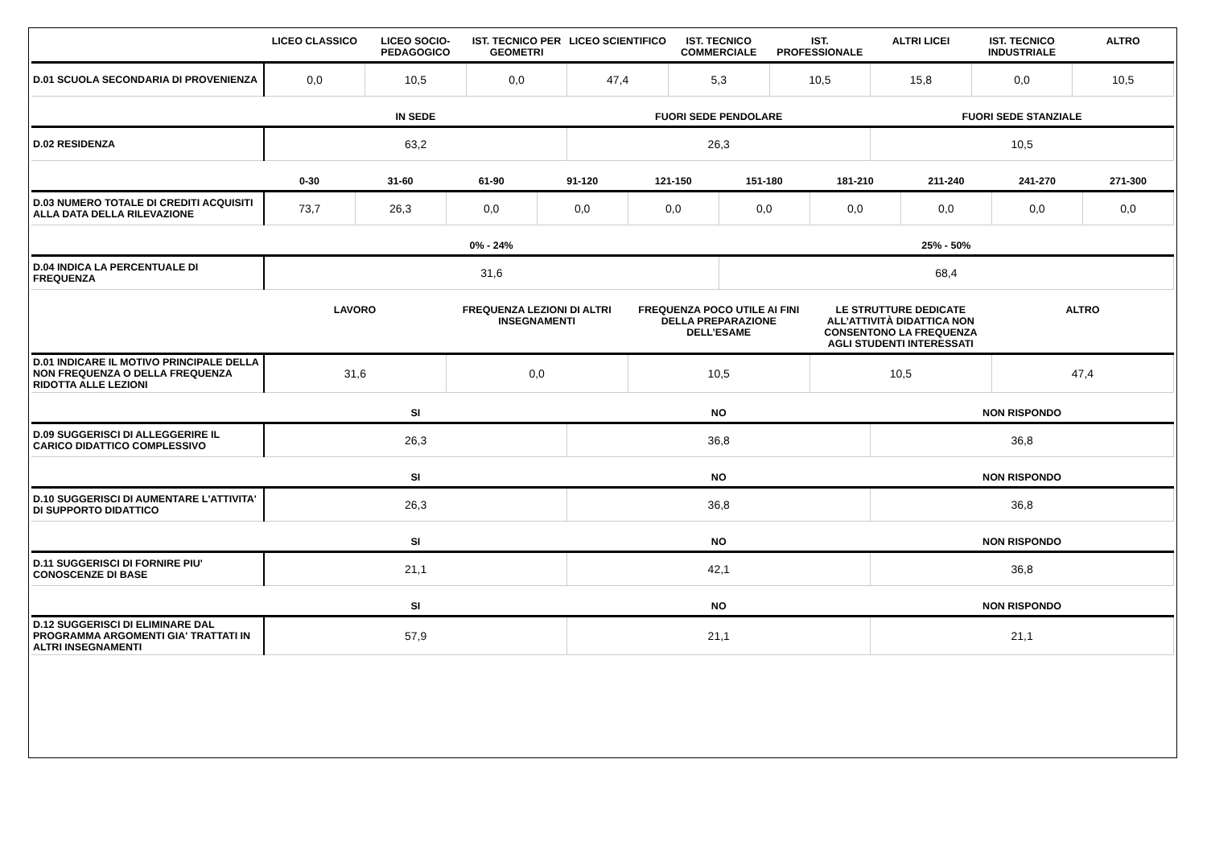| | LICEO CLASSICO | LICEO SOCIO-PEDAGOGICO | IST. TECNICO PER GEOMETRI | LICEO SCIENTIFICO | IST. TECNICO COMMERCIALE | IST. PROFESSIONALE | ALTRI LICEI | IST. TECNICO INDUSTRIALE | ALTRO |
| --- | --- | --- | --- | --- | --- | --- | --- | --- | --- |
| D.01 SCUOLA SECONDARIA DI PROVENIENZA | 0,0 | 10,5 | 0,0 | 47,4 | 5,3 | 10,5 | 15,8 | 0,0 | 10,5 |
| | IN SEDE | FUORI SEDE PENDOLARE | FUORI SEDE STANZIALE |
| --- | --- | --- | --- |
| D.02 RESIDENZA | 63,2 | 26,3 | 10,5 |
| | 0-30 | 31-60 | 61-90 | 91-120 | 121-150 | 151-180 | 181-210 | 211-240 | 241-270 | 271-300 |
| --- | --- | --- | --- | --- | --- | --- | --- | --- | --- | --- |
| D.03 NUMERO TOTALE DI CREDITI ACQUISITI ALLA DATA DELLA RILEVAZIONE | 73,7 | 26,3 | 0,0 | 0,0 | 0,0 | 0,0 | 0,0 | 0,0 | 0,0 | 0,0 |
| | 0% - 24% | 25% - 50% |
| --- | --- | --- |
| D.04 INDICA LA PERCENTUALE DI FREQUENZA | 31,6 | 68,4 |
| | LAVORO | FREQUENZA LEZIONI DI ALTRI INSEGNAMENTI | FREQUENZA POCO UTILE AI FINI DELLA PREPARAZIONE DELL’ESAME | LE STRUTTURE DEDICATE ALL’ATTIVITÀ DIDATTICA NON CONSENTONO LA FREQUENZA AGLI STUDENTI INTERESSATI | ALTRO |
| --- | --- | --- | --- | --- | --- |
| D.01 INDICARE IL MOTIVO PRINCIPALE DELLA NON FREQUENZA O DELLA FREQUENZA RIDOTTA ALLE LEZIONI | 31,6 | 0,0 | 10,5 | 10,5 | 47,4 |
| | SI | NO | NON RISPONDO |
| --- | --- | --- | --- |
| D.09 SUGGERISCI DI ALLEGGERIRE IL CARICO DIDATTICO COMPLESSIVO | 26,3 | 36,8 | 36,8 |
| | SI | NO | NON RISPONDO |
| --- | --- | --- | --- |
| D.10 SUGGERISCI DI AUMENTARE L'ATTIVITA' DI SUPPORTO DIDATTICO | 26,3 | 36,8 | 36,8 |
| | SI | NO | NON RISPONDO |
| --- | --- | --- | --- |
| D.11 SUGGERISCI DI FORNIRE PIU' CONOSCENZE DI BASE | 21,1 | 42,1 | 36,8 |
| | SI | NO | NON RISPONDO |
| --- | --- | --- | --- |
| D.12 SUGGERISCI DI ELIMINARE DAL PROGRAMMA ARGOMENTI GIA' TRATTATI IN ALTRI INSEGNAMENTI | 57,9 | 21,1 | 21,1 |